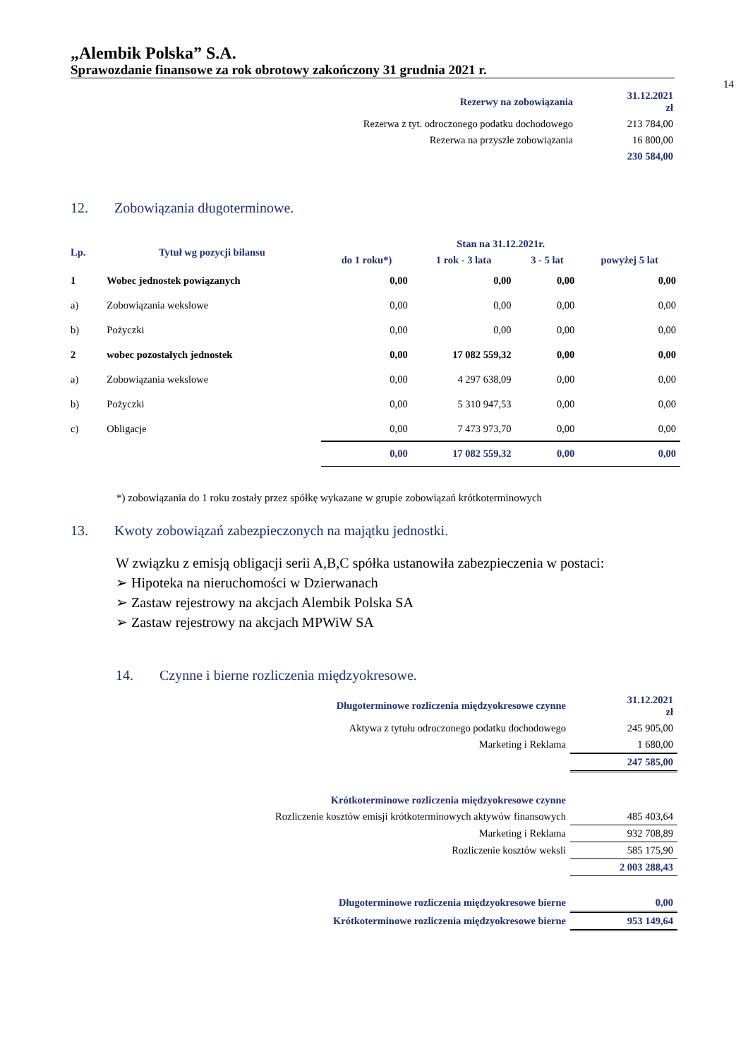„Alembik Polska” S.A.
Sprawozdanie finansowe za rok obrotowy zakończony 31 grudnia 2021 r.
14
| Rezerwy na zobowiązania | 31.12.2021 zł |
| Rezerwa z tyt. odroczonego podatku dochodowego | 213 784,00 |
| Rezerwa na przyszłe zobowiązania | 16 800,00 |
| | 230 584,00 |
12. Zobowiązania długoterminowe.
| Lp. | Tytuł wg pozycji bilansu | Stan na 31.12.2021r. | | | |
| --- | --- | --- | --- | --- | --- |
| | | do 1 roku*) | 1 rok - 3 lata | 3 - 5 lat | powyżej 5 lat |
| 1 | Wobec jednostek powiązanych | 0,00 | 0,00 | 0,00 | 0,00 |
| a) | Zobowiązania wekslowe | 0,00 | 0,00 | 0,00 | 0,00 |
| b) | Pożyczki | 0,00 | 0,00 | 0,00 | 0,00 |
| 2 | wobec pozostałych jednostek | 0,00 | 17 082 559,32 | 0,00 | 0,00 |
| a) | Zobowiązania wekslowe | 0,00 | 4 297 638,09 | 0,00 | 0,00 |
| b) | Pożyczki | 0,00 | 5 310 947,53 | 0,00 | 0,00 |
| c) | Obligacje | 0,00 | 7 473 973,70 | 0,00 | 0,00 |
| | | 0,00 | 17 082 559,32 | 0,00 | 0,00 |
*) zobowiązania do 1 roku zostały przez spółkę wykazane w grupie zobowiązań krótkoterminowych
13. Kwoty zobowiązań zabezpieczonych na majątku jednostki.
W związku z emisją obligacji serii A,B,C spółka ustanowiła zabezpieczenia w postaci:
➢ Hipoteka na nieruchomości w Dzierwanach
➢ Zastaw rejestrowy na akcjach Alembik Polska SA
➢ Zastaw rejestrowy na akcjach MPWiW SA
14. Czynne i bierne rozliczenia międzyokresowe.
| Długoterminowe rozliczenia międzyokresowe czynne | 31.12.2021 zł |
| Aktywa z tytułu odroczonego podatku dochodowego | 245 905,00 |
| Marketing i Reklama | 1 680,00 |
| | 247 585,00 |
| Krótkoterminowe rozliczenia międzyokresowe czynne | |
| Rozliczenie kosztów emisji krótkoterminowych aktywów finansowych | 485 403,64 |
| Marketing i Reklama | 932 708,89 |
| Rozliczenie kosztów weksli | 585 175,90 |
| | 2 003 288,43 |
| Długoterminowe rozliczenia międzyokresowe bierne | 0,00 |
| Krótkoterminowe rozliczenia międzyokresowe bierne | 953 149,64 |